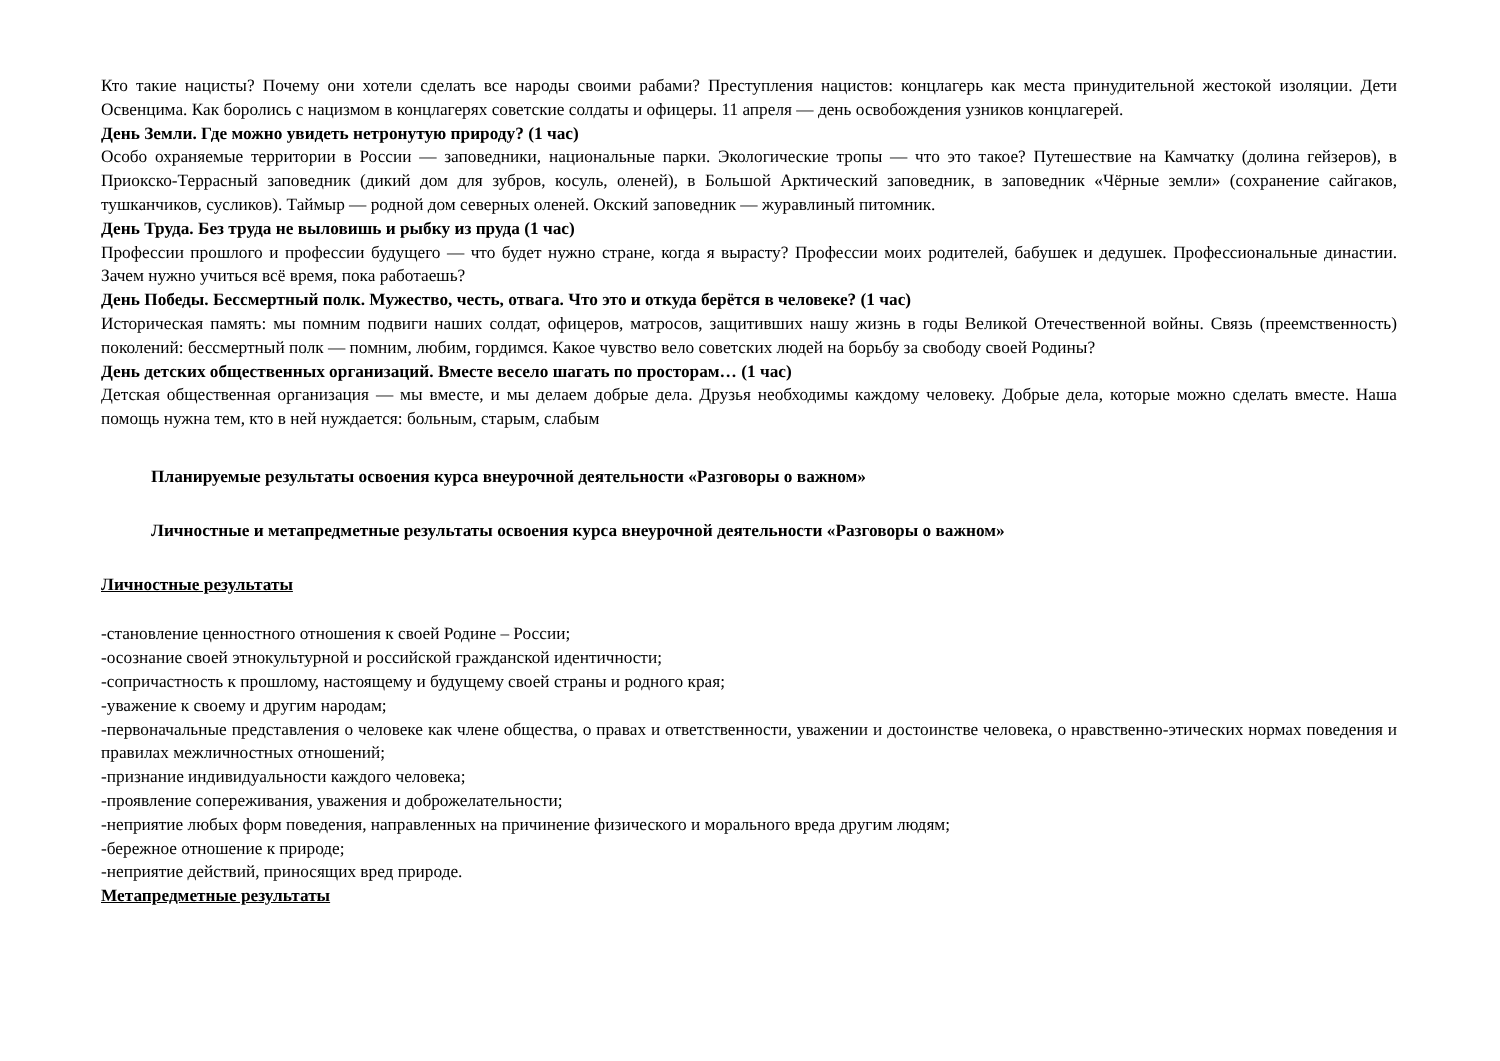Кто такие нацисты? Почему они хотели сделать все народы своими рабами? Преступления нацистов: концлагерь как места принудительной жестокой изоляции. Дети Освенцима. Как боролись с нацизмом в концлагерях советские солдаты и офицеры. 11 апреля — день освобождения узников концлагерей.
День Земли. Где можно увидеть нетронутую природу? (1 час)
Особо охраняемые территории в России — заповедники, национальные парки. Экологические тропы — что это такое? Путешествие на Камчатку (долина гейзеров), в Приокско-Террасный заповедник (дикий дом для зубров, косуль, оленей), в Большой Арктический заповедник, в заповедник «Чёрные земли» (сохранение сайгаков, тушканчиков, сусликов). Таймыр — родной дом северных оленей. Окский заповедник — журавлиный питомник.
День Труда. Без труда не выловишь и рыбку из пруда (1 час)
Профессии прошлого и профессии будущего — что будет нужно стране, когда я вырасту? Профессии моих родителей, бабушек и дедушек. Профессиональные династии. Зачем нужно учиться всё время, пока работаешь?
День Победы. Бессмертный полк. Мужество, честь, отвага. Что это и откуда берётся в человеке? (1 час)
Историческая память: мы помним подвиги наших солдат, офицеров, матросов, защитивших нашу жизнь в годы Великой Отечественной войны. Связь (преемственность) поколений: бессмертный полк — помним, любим, гордимся. Какое чувство вело советских людей на борьбу за свободу своей Родины?
День детских общественных организаций. Вместе весело шагать по просторам… (1 час)
Детская общественная организация — мы вместе, и мы делаем добрые дела. Друзья необходимы каждому человеку. Добрые дела, которые можно сделать вместе. Наша помощь нужна тем, кто в ней нуждается: больным, старым, слабым
Планируемые результаты освоения курса внеурочной деятельности «Разговоры о важном»
Личностные и метапредметные результаты освоения курса внеурочной деятельности «Разговоры о важном»
Личностные результаты
-становление ценностного отношения к своей Родине – России;
-осознание своей этнокультурной и российской гражданской идентичности;
-сопричастность к прошлому, настоящему и будущему своей страны и родного края;
-уважение к своему и другим народам;
-первоначальные представления о человеке как члене общества, о правах и ответственности, уважении и достоинстве человека, о нравственно-этических нормах поведения и правилах межличностных отношений;
-признание индивидуальности каждого человека;
-проявление сопереживания, уважения и доброжелательности;
-неприятие любых форм поведения, направленных на причинение физического и морального вреда другим людям;
-бережное отношение к природе;
-неприятие действий, приносящих вред природе.
Метапредметные результаты